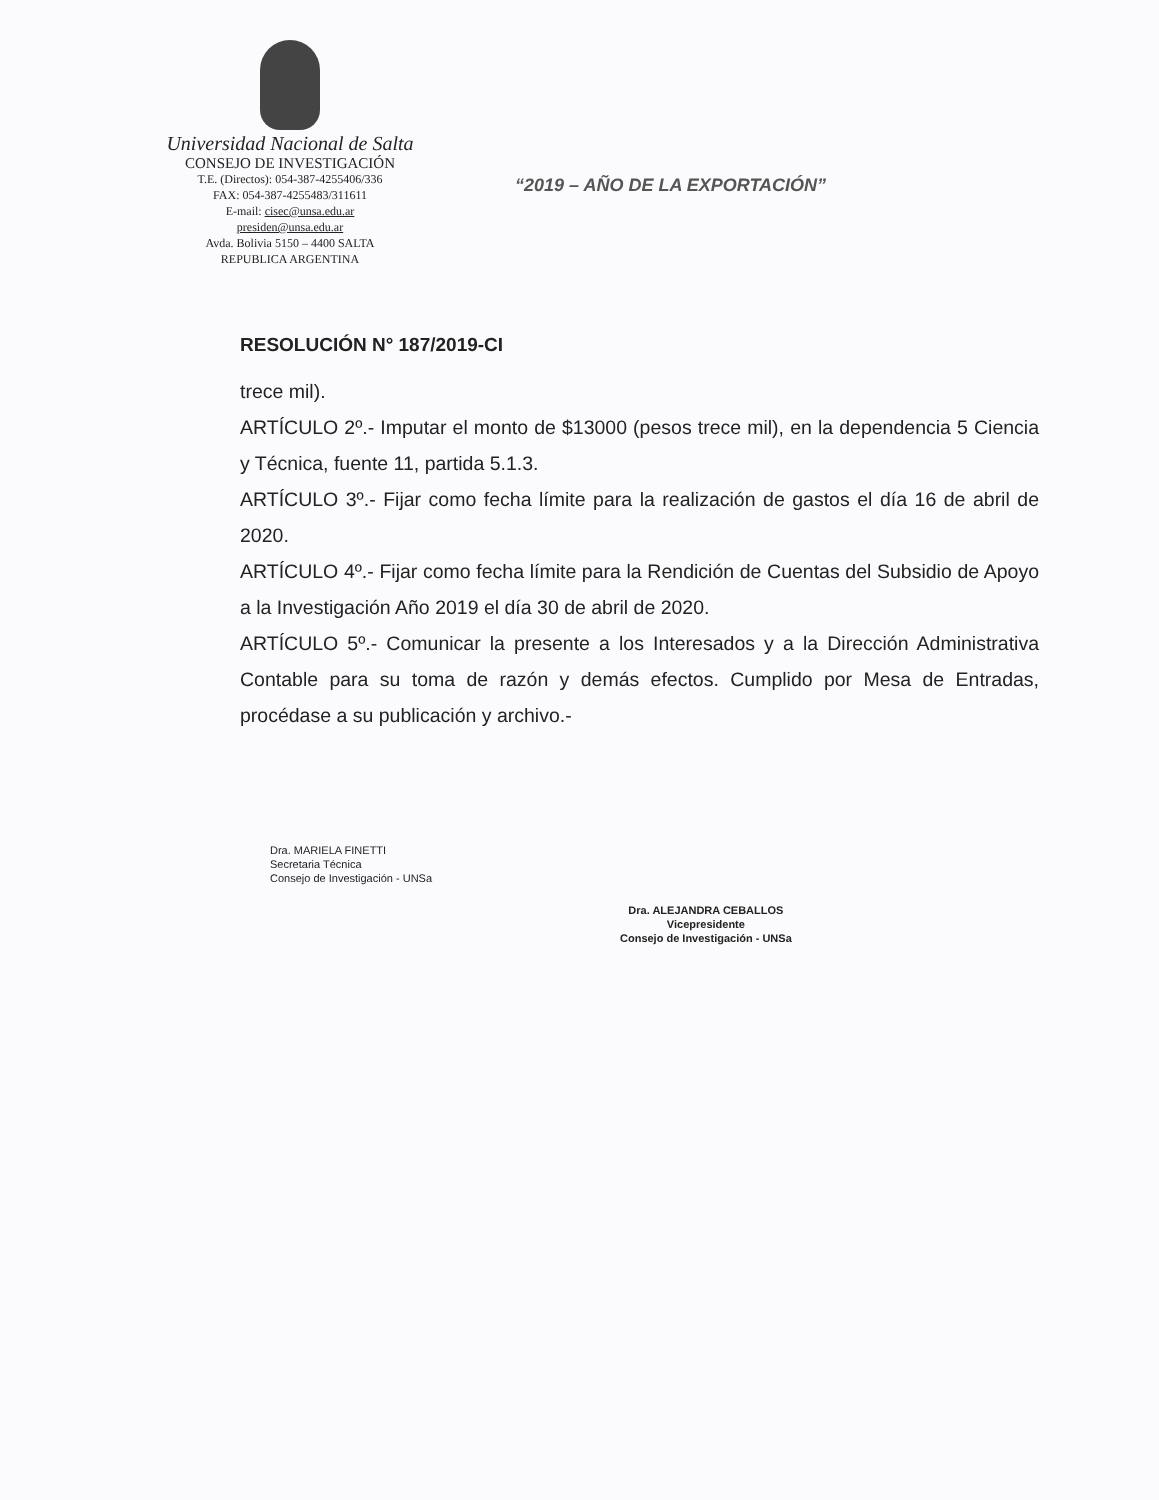Universidad Nacional de Salta
CONSEJO DE INVESTIGACIÓN
T.E. (Directos): 054-387-4255406/336
FAX: 054-387-4255483/311611
E-mail: cisec@unsa.edu.ar
presiden@unsa.edu.ar
Avda. Bolivia 5150 – 4400 SALTA
REPUBLICA ARGENTINA
“2019 – AÑO DE LA EXPORTACIÓN”
RESOLUCIÓN N° 187/2019-CI
trece mil).
ARTÍCULO 2º.- Imputar el monto de $13000 (pesos trece mil), en la dependencia 5 Ciencia y Técnica, fuente 11, partida 5.1.3.
ARTÍCULO 3º.- Fijar como fecha límite para la realización de gastos el día 16 de abril de 2020.
ARTÍCULO 4º.- Fijar como fecha límite para la Rendición de Cuentas del Subsidio de Apoyo a la Investigación Año 2019 el día 30 de abril de 2020.
ARTÍCULO 5º.- Comunicar la presente a los Interesados y a la Dirección Administrativa Contable para su toma de razón y demás efectos. Cumplido por Mesa de Entradas, procédase a su publicación y archivo.-
Dra. MARIELA FINETTI
Secretaria Técnica
Consejo de Investigación - UNSa
Dra. ALEJANDRA CEBALLOS
Vicepresidente
Consejo de Investigación - UNSa